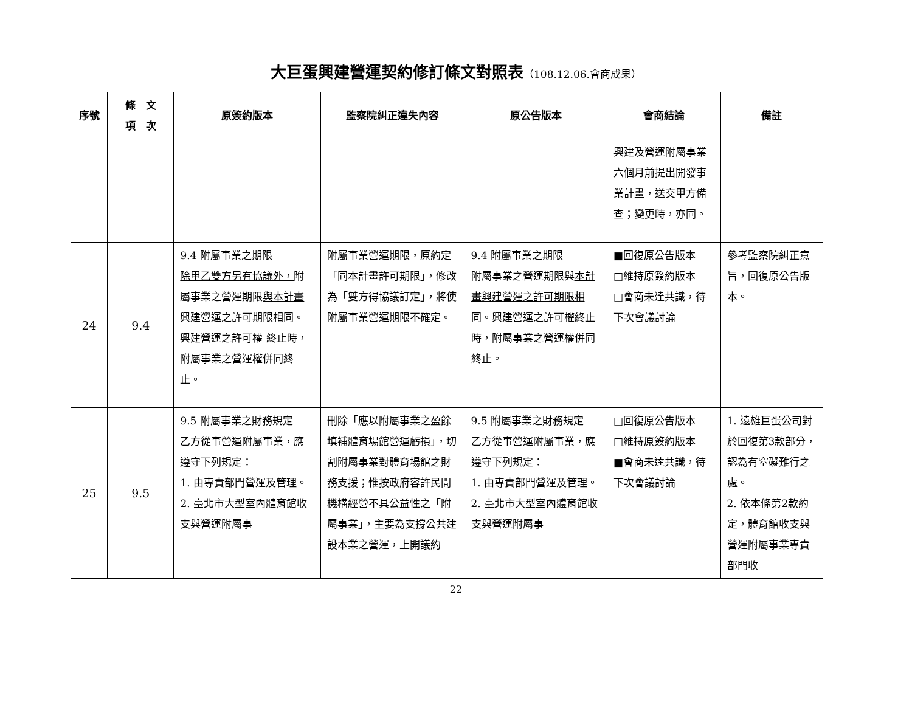大巨蛋興建營運契約修訂條文對照表（108.12.06.會商成果）
| 序號 | 條 文 項 次 | 原簽約版本 | 監察院糾正違失內容 | 原公告版本 | 會商結論 | 備註 |
| --- | --- | --- | --- | --- | --- | --- |
| | | | | | 興建及營運附屬事業六個月前提出開發事業計畫，送交甲方備查；變更時，亦同。 | |
| 24 | 9.4 | 9.4 附屬事業之期限 除甲乙雙方另有協議外， 附屬事業之營運期限 與本計畫興建營運之許可期限相同 。興建營運之許可權 終止時，附屬事業之營運權併同終止。 | 附屬事業營運期限，原約定「同本計畫許可期限」，修改為「雙方得協議訂定」，將使附屬事業營運期限不確定。 | 9.4 附屬事業之期限 附屬事業之營運期限與 本計畫興建營運之許可期限相同 。興建營運之許可權終止時，附屬事業之營運權併同終止。 | ■回復原公告版本 □維持原簽約版本 □會商未達共識，待下次會議討論 | 參考監察院糾正意旨，回復原公告版本。 |
| 25 | 9.5 | 9.5 附屬事業之財務規定 乙方從事營運附屬事業，應遵守下列規定： 1. 由專責部門營運及管理。 2. 臺北市大型室內體育館收支與營運附屬事 | 刪除「應以附屬事業之盈餘填補體育場館營運虧損」，切割附屬事業對體育場館之財務支援；惟按政府容許民間機構經營不具公益性之「附屬事業」，主要為支撐公共建設本業之營運，上開議約 | 9.5 附屬事業之財務規定 乙方從事營運附屬事業，應遵守下列規定： 1. 由專責部門營運及管理。 2. 臺北市大型室內體育館收支與營運附屬事 | □回復原公告版本 □維持原簽約版本 ■會商未達共識，待下次會議討論 | 1. 遠雄巨蛋公司對於回復第3款部分，認為有窒礙難行之處。 2. 依本條第2款約定，體育館收支與營運附屬事業專責部門收 |
22